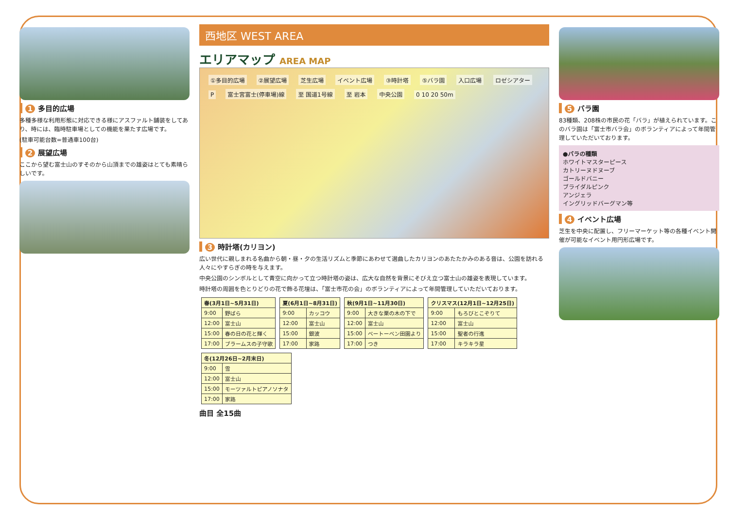1 多目的広場
多種多様な利用形態に対応できる様にアスファルト舗装をしてあり、時には、臨時駐車場としての機能を果たす広場です。
(駐車可能台数=普通車100台)
2 展望広場
ここから望む富士山のすそのから山頂までの雄姿はとても素晴らしいです。
西地区 WEST AREA
エリアマップ AREA MAP
①多目的広場 ②展望広場 芝生広場 イベント広場 ③時計塔 ⑤バラ園 入口広場 ロゼシアター P 富士宮富士(停車場)線 至 国道1号線 至 岩本 中央公園 0 10 20 50m
3 時計塔(カリヨン)
広い世代に親しまれる名曲から朝・昼・夕の生活リズムと季節にあわせて選曲したカリヨンのあたたかみのある音は、公園を訪れる人々にやすらぎの時を与えます。
中央公園のシンボルとして青空に向かって立つ時計塔の姿は、広大な自然を背景にそびえ立つ富士山の雄姿を表現しています。
時計塔の周囲を色とりどりの花で飾る花壇は、「富士市花の会」のボランティアによって年間管理していただいております。
| 春(3月1日~5月31日) | |
| --- | --- |
| 9:00 | 野ばら |
| 12:00 | 富士山 |
| 15:00 | 春の日の花と輝く |
| 17:00 | ブラームスの子守歌 |
| 夏(6月1日~8月31日) | |
| --- | --- |
| 9:00 | カッコウ |
| 12:00 | 富士山 |
| 15:00 | 銀波 |
| 17:00 | 家路 |
| 秋(9月1日~11月30日) | |
| --- | --- |
| 9:00 | 大きな栗の木の下で |
| 12:00 | 富士山 |
| 15:00 | ベートーベン田園より |
| 17:00 | つき |
| クリスマス(12月1日~12月25日) | |
| --- | --- |
| 9:00 | もろびとこぞりて |
| 12:00 | 富士山 |
| 15:00 | 聖者の行進 |
| 17:00 | キラキラ星 |
| 冬(12月26日~2月末日) | |
| --- | --- |
| 9:00 | 雪 |
| 12:00 | 富士山 |
| 15:00 | モーツァルトピアノソナタ |
| 17:00 | 家路 |
曲目 全15曲
5 バラ園
83種類、208株の市民の花「バラ」が植えられています。このバラ園は「富士市バラ会」のボランティアによって年間管理していただいております。
●バラの種類
ホワイトマスターピース
カトリーヌドヌーブ
ゴールドバニー
ブライダルピンク
アンジェラ
イングリッドバーグマン等
4 イベント広場
芝生を中央に配置し、フリーマーケット等の各種イベント開催が可能なイベント用円形広場です。